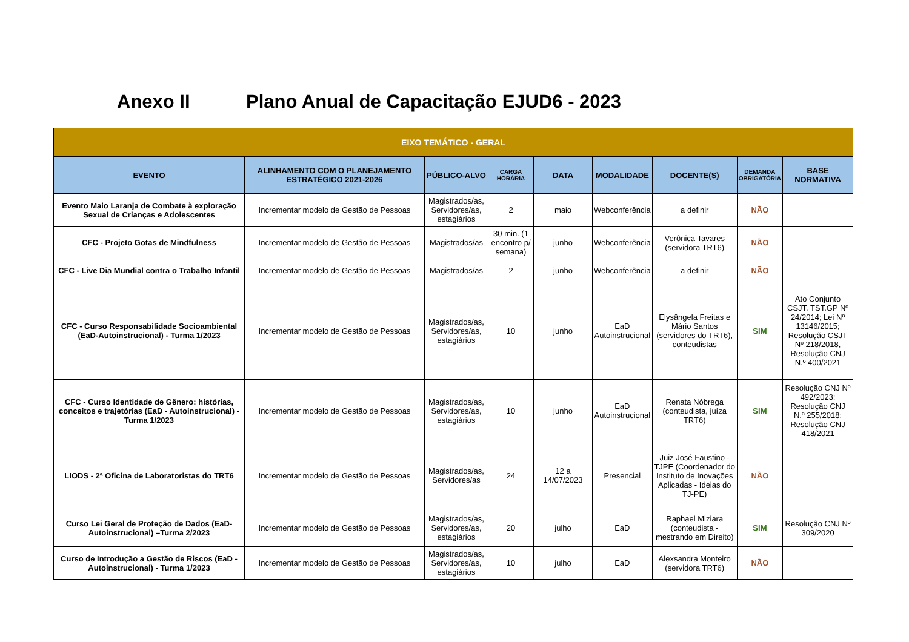Anexo II Plano Anual de Capacitação EJUD6 - 2023
| EIXO TEMÁTICO - GERAL | | | | | | | | |
| EVENTO | ALINHAMENTO COM O PLANEJAMENTO ESTRATÉGICO 2021-2026 | PÚBLICO-ALVO | CARGA HORÁRIA | DATA | MODALIDADE | DOCENTE(S) | DEMANDA OBRIGATÓRIA | BASE NORMATIVA |
| Evento Maio Laranja de Combate à exploração Sexual de Crianças e Adolescentes | Incrementar modelo de Gestão de Pessoas | Magistrados/as, Servidores/as, estagiários | 2 | maio | Webconferência | a definir | NÃO | |
| CFC - Projeto Gotas de Mindfulness | Incrementar modelo de Gestão de Pessoas | Magistrados/as | 30 min. (1 encontro p/ semana) | junho | Webconferência | Verônica Tavares (servidora TRT6) | NÃO | |
| CFC - Live Dia Mundial contra o Trabalho Infantil | Incrementar modelo de Gestão de Pessoas | Magistrados/as | 2 | junho | Webconferência | a definir | NÃO | |
| CFC - Curso Responsabilidade Socioambiental (EaD-Autoinstrucional) - Turma 1/2023 | Incrementar modelo de Gestão de Pessoas | Magistrados/as, Servidores/as, estagiários | 10 | junho | EaD Autoinstrucional | Elysângela Freitas e Mário Santos (servidores do TRT6), conteudistas | SIM | Ato Conjunto CSJT. TST.GP Nº 24/2014; Lei Nº 13146/2015; Resolução CSJT Nº 218/2018, Resolução CNJ N.º 400/2021 |
| CFC - Curso Identidade de Gênero: histórias, conceitos e trajetórias (EaD - Autoinstrucional) - Turma 1/2023 | Incrementar modelo de Gestão de Pessoas | Magistrados/as, Servidores/as, estagiários | 10 | junho | EaD Autoinstrucional | Renata Nóbrega (conteudista, juíza TRT6) | SIM | Resolução CNJ Nº 492/2023; Resolução CNJ N.º 255/2018; Resolução CNJ 418/2021 |
| LIODS - 2ª Oficina de Laboratoristas do TRT6 | Incrementar modelo de Gestão de Pessoas | Magistrados/as, Servidores/as | 24 | 12 a 14/07/2023 | Presencial | Juiz José Faustino - TJPE (Coordenador do Instituto de Inovações Aplicadas - Ideias do TJ-PE) | NÃO | |
| Curso Lei Geral de Proteção de Dados (EaD-Autoinstrucional) –Turma 2/2023 | Incrementar modelo de Gestão de Pessoas | Magistrados/as, Servidores/as, estagiários | 20 | julho | EaD | Raphael Miziara (conteudista - mestrando em Direito) | SIM | Resolução CNJ Nº 309/2020 |
| Curso de Introdução a Gestão de Riscos (EaD - Autoinstrucional) - Turma 1/2023 | Incrementar modelo de Gestão de Pessoas | Magistrados/as, Servidores/as, estagiários | 10 | julho | EaD | Alexsandra Monteiro (servidora TRT6) | NÃO | |